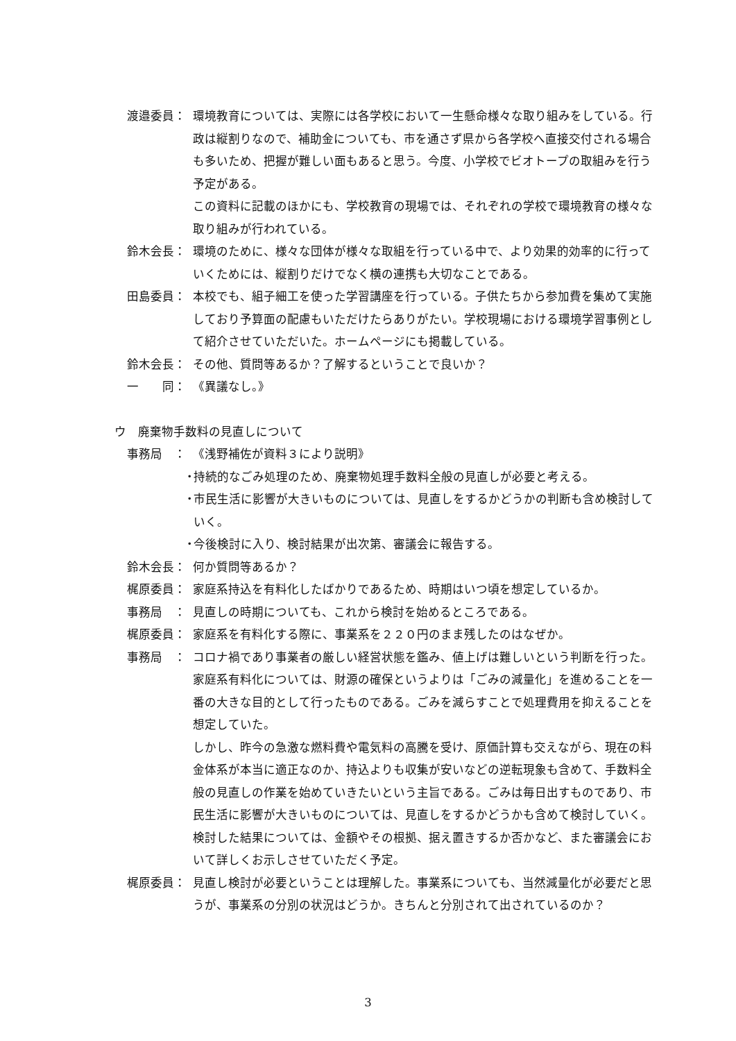渡邉委員： 環境教育については、実際には各学校において一生懸命様々な取り組みをしている。行政は縦割りなので、補助金についても、市を通さず県から各学校へ直接交付される場合も多いため、把握が難しい面もあると思う。今度、小学校でビオトープの取組みを行う予定がある。
この資料に記載のほかにも、学校教育の現場では、それぞれの学校で環境教育の様々な取り組みが行われている。
鈴木会長： 環境のために、様々な団体が様々な取組を行っている中で、より効果的効率的に行っていくためには、縦割りだけでなく横の連携も大切なことである。
田島委員： 本校でも、組子細工を使った学習講座を行っている。子供たちから参加費を集めて実施しており予算面の配慮もいただけたらありがたい。学校現場における環境学習事例として紹介させていただいた。ホームページにも掲載している。
鈴木会長： その他、質問等あるか？了解するということで良いか？
一　　同： 《異議なし。》
ウ　廃棄物手数料の見直しについて
事務局　： 《浅野補佐が資料３により説明》
・
持続的なごみ処理のため、廃棄物処理手数料全般の見直しが必要と考える。
・
市民生活に影響が大きいものについては、見直しをするかどうかの判断も含め検討していく。
・
今後検討に入り、検討結果が出次第、審議会に報告する。
鈴木会長： 何か質問等あるか？
梶原委員： 家庭系持込を有料化したばかりであるため、時期はいつ頃を想定しているか。
事務局　： 見直しの時期についても、これから検討を始めるところである。
梶原委員： 家庭系を有料化する際に、事業系を２２０円のまま残したのはなぜか。
事務局　： コロナ禍であり事業者の厳しい経営状態を鑑み、値上げは難しいという判断を行った。
家庭系有料化については、財源の確保というよりは「ごみの減量化」を進めることを一番の大きな目的として行ったものである。ごみを減らすことで処理費用を抑えることを想定していた。
しかし、昨今の急激な燃料費や電気料の高騰を受け、原価計算も交えながら、現在の料金体系が本当に適正なのか、持込よりも収集が安いなどの逆転現象も含めて、手数料全般の見直しの作業を始めていきたいという主旨である。ごみは毎日出すものであり、市民生活に影響が大きいものについては、見直しをするかどうかも含めて検討していく。
検討した結果については、金額やその根拠、据え置きするか否かなど、また審議会において詳しくお示しさせていただく予定。
梶原委員： 見直し検討が必要ということは理解した。事業系についても、当然減量化が必要だと思うが、事業系の分別の状況はどうか。きちんと分別されて出されているのか？
3